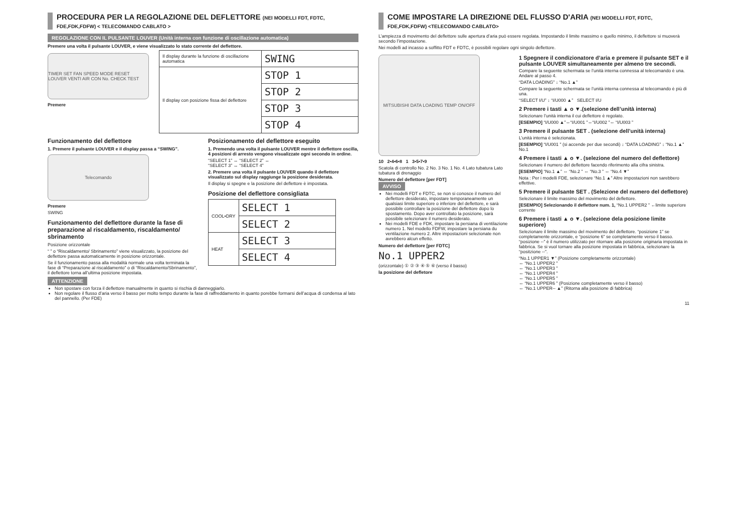PROCEDURA PER LA REGOLAZIONE DEL DEFLETTORE (NEI MODELLI FDT, FDTC, FDE,FDK,FDFW) < TELECOMANDO CABLATO >
REGOLAZIONE CON IL PULSANTE LOUVER (Unità interna con funzione di oscillazione automatica)
Premere una volta il pulsante LOUVER, e viene visualizzato lo stato corrente del deflettore.
TIMER SET FAN SPEED MODE RESET LOUVER VENTI AIR CON No. CHECK TEST
Premere
| Il display durante la funzione di oscillazione automatica | SWING |
| Il display con posizione fissa del deflettore | STOP 1 |
| | STOP 2 |
| | STOP 3 |
| | STOP 4 |
Funzionamento del deflettore
1. Premere il pulsante LOUVER e il display passa a “SWING”.
Telecomando
Premere
SWING
Funzionamento del deflettore durante la fase di preparazione al riscaldamento, riscaldamento/ sbrinamento
Posizione orizzontale
“ ” o “Riscaldamento/ Sbrinamento” viene visualizzato, la posizione del deflettore passa automaticamente in posizione orizzontale.
Se il funzionamento passa alla modalità normale una volta terminata la fase di “Preparazione al riscaldamento” o di “Riscaldamento/Sbrinamento”, il deflettore torna all’ultima posizione impostata.
Posizionamento del deflettore eseguito
1. Premendo una volta il pulsante LOUVER mentre il deflettore oscilla, 4 posizioni di arresto vengono visualizzate ogni secondo in ordine.
“SELECT 1” ↔ “SELECT 2” ↔
“SELECT 3” ↔ “SELECT 4”
2. Premere una volta il pulsante LOUVER quando il deflettore visualizzato sul display raggiunge la posizione desiderata.
Il display si spegne e la posizione del deflettore è impostata.
Posizione del deflettore consigliata
| COOL•DRY | SELECT 1 |
| | SELECT 2 |
| HEAT | SELECT 3 |
| | SELECT 4 |
ATTENZIONE
Non spostare con forza il deflettore manualmente in quanto si rischia di danneggiarlo.
Non regolare il flusso d’aria verso il basso per molto tempo durante la fase di raffreddamento in quanto porebbe formarsi dell’acqua di condensa al lato del pannello. (Per FDE)
COME IMPOSTARE LA DIREZIONE DEL FLUSSO D'ARIA (NEI MODELLI FDT, FDTC, FDE,FDK,FDFW) <TELECOMANDO CABLATO>
L’ampiezza di movimento del deflettore sulle apertura d’aria può essere regolata. Impostando il limite massimo e quello minimo, il deflettore si muoverà secondo l’impostazione.
Nei modelli ad incasso a soffitto FDT e FDTC, è possibili regolare ogni singolo deflettore.
MITSUBISHI DATA LOADING TEMP ON/OFF
10 2•4•6•8 1 3•5•7•9
Scatola di controllo No. 2 No. 3 No. 1 No. 4 Lato tubatura Lato tubatura di drenaggio
Numero del deflettore [per FDT]
AVVISO
Nei modelli FDT e FDTC, se non si conosce il numero del deflettore desiderato, impostare temporaneamente un qualsiasi limite superiore o inferiore del deflettore, e sarà possibile controllare la posizione del deflettore dopo lo spostamento. Dopo aver controllato la posizione, sarà possibile selezionare il numero desiderato.
Nei modelli FDE e FDK, impostare la persiana di ventilazione numero 1. Nel modello FDFW, impostare la persiana du ventilazione numero 2. Altre impostazioni selezionate non avrebbero alcun effetto.
Numero del deflettore [per FDTC]
No.1 UPPER2
(orizzontale) ① ② ③ ④ ⑤ ⑥ (verso il basso)
la posizione del defletore
1 Spegnere il condizionatore d’aria e premere il pulsante SET e il pulsante LOUVER simultaneamente per almeno tre secondi.
Compare la seguente schermata se l’unità interna connessa al telecomando è una. Andare al passo 4.
“DATA LOADING” ↓ “No.1 ▲”
Compare la seguente schermata se l’unità interna connessa al telecomando è più di una.
“SELECT I/U” ↓ “I/U000 ▲” SELECT I/U
2 Premere i tasti ▲ o ▼.(selezione dell’unità interna)
Selezionare l’unità interna il cui deflettore è regolato.
[ESEMPIO] “I/U000 ▲”⇔“I/U001 ”⇔“I/U002 ”⇔ “I/U003 ”
3 Premere il pulsante SET . (selezione dell’unità interna)
L’unità interna è selezionata.
[ESEMPIO] “I/U001 ” (si accende per due secondi) ↓ “DATA LOADING” ↓ “No.1 ▲” No.1
4 Premere i tasti ▲ o ▼. (selezione del numero del deflettore)
Selezionare il numero del deflettore facendo riferimento alla cifra sinistra.
[ESEMPIO] “No.1 ▲” ⇔ “No.2 ” ⇔ “No.3 ” ⇔ “No.4 ▼”
Nota : Per i modelli FDE, selezionare “No.1 ▲” Altre impostazioni non sarebbero effettive.
5 Premere il pulsante SET . (Selezione del numero del deflettore)
Selezionare il limite massimo del movimento del deflettore.
[ESEMPIO] Selezionando il deflettore num. 1, “No.1 UPPER2 ” ←limite superiore corrente
6 Premere i tasti ▲ o ▼. (selezione dela posizione limite superiore)
Selezionare il limite massimo del movimento del deflettore. “posizione 1” se completamente orizzontale, e “posizione 6” se completamente verso il basso. “posizione --” è il numero utilizzato per ritornare alla posizione originaria impostata in fabbrica. Se si vuol tornare alla posizione impostata in fabbrica, selezionare la “positzione --”.
“No.1 UPPER1 ▼” (Posizione completamente orizzontale)
⇔ “No.1 UPPER2 ”
⇔ “No.1 UPPER3 ”
⇔ “No.1 UPPER4 ”
⇔ “No.1 UPPER5 ”
⇔ “No.1 UPPER6 ” (Posizione completamente verso il basso)
⇔ “No.1 UPPER-- ▲” (Ritorna alla posizione di fabbrica)
11